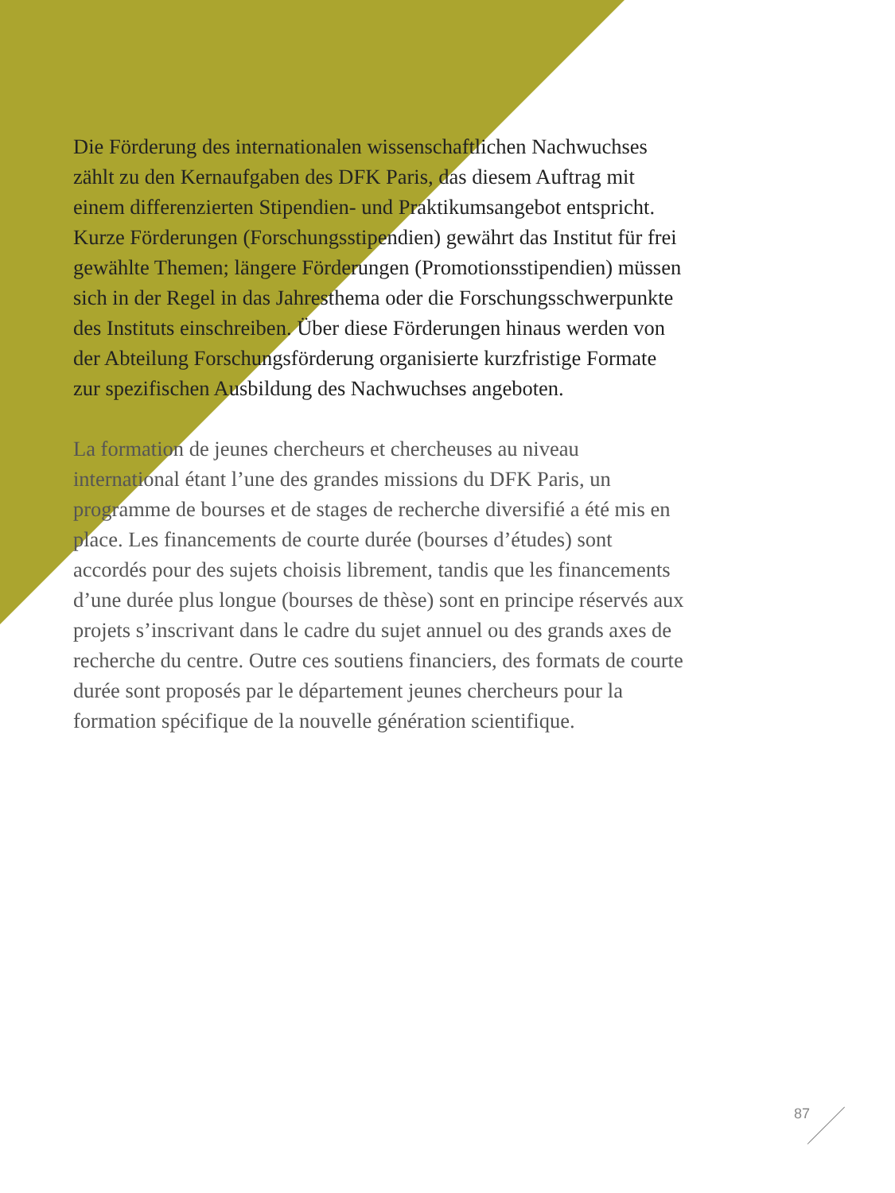Die Förderung des internationalen wissenschaftlichen Nachwuchses zählt zu den Kernaufgaben des DFK Paris, das diesem Auftrag mit einem differenzierten Stipendien- und Praktikumsangebot entspricht. Kurze Förderungen (Forschungsstipendien) gewährt das Institut für frei ge­wählte Themen; längere Förderungen (Promotionsstipen­dien) müssen sich in der Regel in das Jahresthema oder die Forschungsschwerpunkte des Instituts einschreiben. Über diese Förderungen hinaus werden von der Abteilung Forschungsförderung organisierte kurzfristige Formate zur spezifischen Ausbildung des Nachwuchses angeboten.
La formation de jeunes chercheurs et chercheuses au niveau international étant l’une des grandes missions du DFK Paris, un programme de bourses et de stages de recherche diversifié a été mis en place. Les financements de courte durée (bourses d’études) sont accordés pour des sujets choisis librement, tandis que les financements d’une durée plus longue (bourses de thèse) sont en prin­cipe réservés aux projets s’inscrivant dans le cadre du sujet annuel ou des grands axes de recherche du centre. Outre ces soutiens financiers, des formats de courte durée sont proposés par le département jeunes chercheurs pour la formation spécifique de la nouvelle génération scientifique.
87